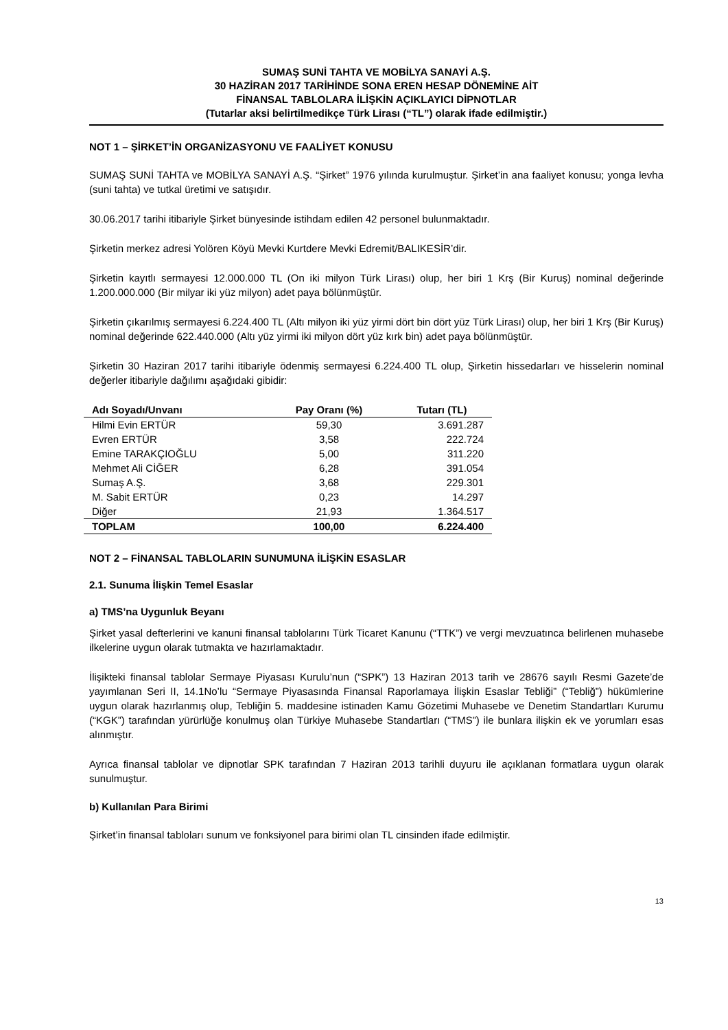SUMAŞ SUNİ TAHTA VE MOBİLYA SANAYİ A.Ş.
30 HAZİRAN 2017 TARİHİNDE SONA EREN HESAP DÖNEMİNE AİT
FİNANSAL TABLOLARA İLİŞKİN AÇIKLAYICI DİPNOTLAR
(Tutarlar aksi belirtilmedikçe Türk Lirası (“TL”) olarak ifade edilmiştir.)
NOT 1 – ŞİRKET’İN ORGANİZASYONU VE FAALİYET KONUSU
SUMAŞ SUNİ TAHTA ve MOBİLYA SANAYİ A.Ş. “Şirket” 1976 yılında kurulmuştur. Şirket’in ana faaliyet konusu; yonga levha (suni tahta) ve tutkal üretimi ve satışıdır.
30.06.2017 tarihi itibariyle Şirket bünyesinde istihdam edilen 42 personel bulunmaktadır.
Şirketin merkez adresi Yolören Köyü Mevki Kurtdere Mevki Edremit/BALIKESİR’dir.
Şirketin kayıtlı sermayesi 12.000.000 TL (On iki milyon Türk Lirası) olup, her biri 1 Krş (Bir Kuruş) nominal değerinde 1.200.000.000 (Bir milyar iki yüz milyon) adet paya bölünmüştür.
Şirketin çıkarılmış sermayesi 6.224.400 TL (Altı milyon iki yüz yirmi dört bin dört yüz Türk Lirası) olup, her biri 1 Krş (Bir Kuruş) nominal değerinde 622.440.000 (Altı yüz yirmi iki milyon dört yüz kırk bin) adet paya bölünmüştür.
Şirketin 30 Haziran 2017 tarihi itibariyle ödenmiş sermayesi 6.224.400 TL olup, Şirketin hissedarları ve hisselerin nominal değerler itibariyle dağılımı aşağıdaki gibidir:
| Adı Soyadı/Unvanı | Pay Oranı (%) | Tutarı (TL) |
| --- | --- | --- |
| Hilmi Evin ERTÜR | 59,30 | 3.691.287 |
| Evren ERTÜR | 3,58 | 222.724 |
| Emine TARAKÇIOĞLU | 5,00 | 311.220 |
| Mehmet Ali CİĞER | 6,28 | 391.054 |
| Sumaş A.Ş. | 3,68 | 229.301 |
| M. Sabit ERTÜR | 0,23 | 14.297 |
| Diğer | 21,93 | 1.364.517 |
| TOPLAM | 100,00 | 6.224.400 |
NOT 2 – FİNANSAL TABLOLARIN SUNUMUNA İLİŞKİN ESASLAR
2.1. Sunuma İlişkin Temel Esaslar
a) TMS’na Uygunluk Beyanı
Şirket yasal defterlerini ve kanuni finansal tablolarını Türk Ticaret Kanunu (“TTK”) ve vergi mevzuatınca belirlenen muhasebe ilkelerine uygun olarak tutmakta ve hazırlamaktadır.
İlişikteki finansal tablolar Sermaye Piyasası Kurulu’nun (“SPK”) 13 Haziran 2013 tarih ve 28676 sayılı Resmi Gazete’de yayımlanan Seri II, 14.1No’lu “Sermaye Piyasasında Finansal Raporlamaya İlişkin Esaslar Tebliği” (“Tebliğ”) hükümlerine uygun olarak hazırlanmış olup, Tebliğin 5. maddesine istinaden Kamu Gözetimi Muhasebe ve Denetim Standartları Kurumu (“KGK”) tarafından yürürlüğe konulmuş olan Türkiye Muhasebe Standartları (“TMS”) ile bunlara ilişkin ek ve yorumları esas alınmıştır.
Ayrıca finansal tablolar ve dipnotlar SPK tarafından 7 Haziran 2013 tarihli duyuru ile açıklanan formatlara uygun olarak sunulmuştur.
b) Kullanılan Para Birimi
Şirket’in finansal tabloları sunum ve fonksiyonel para birimi olan TL cinsinden ifade edilmiştir.
13